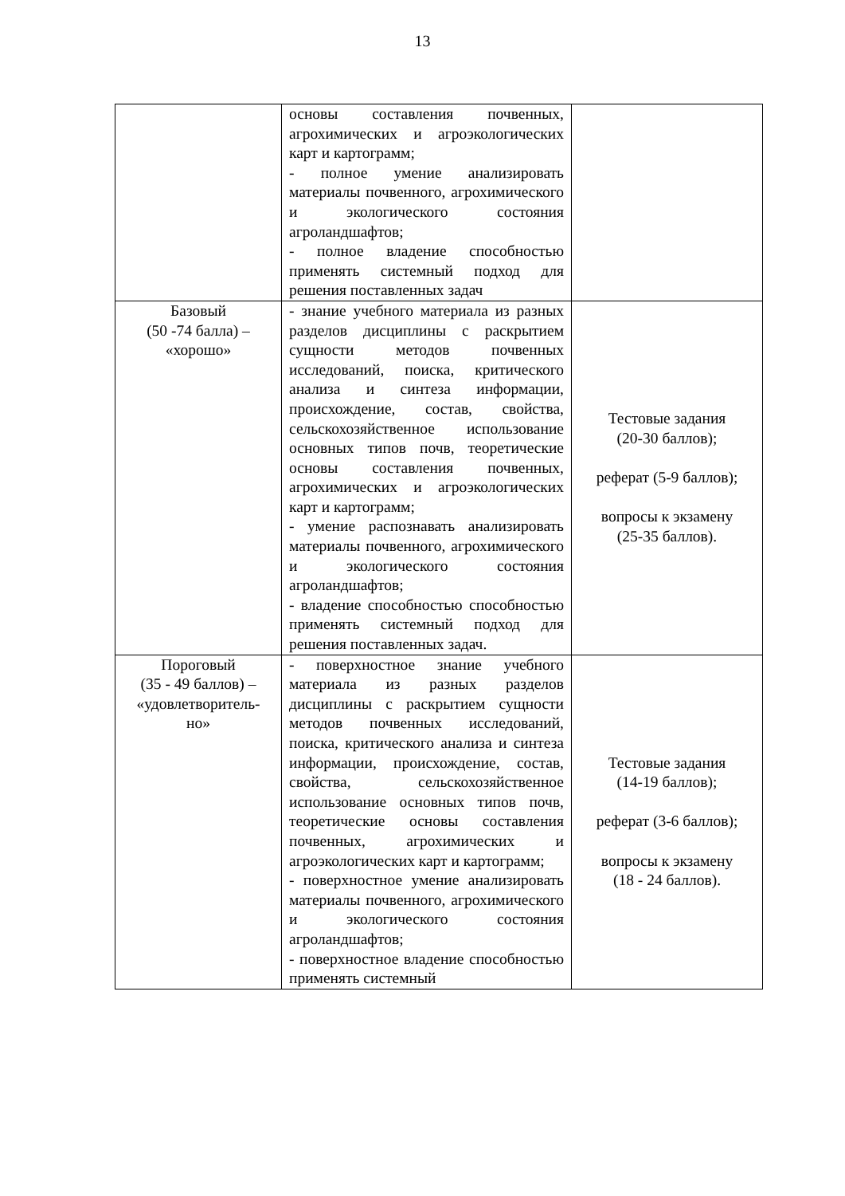13
| | основы составления почвенных, агрохимических и агроэкологических карт и картограмм; - полное умение анализировать материалы почвенного, агрохимического и экологического состояния агроландшафтов; - полное владение способностью применять системный подход для решения поставленных задач | |
| Базовый (50 -74 балла) – «хорошо» | - знание учебного материала из разных разделов дисциплины с раскрытием сущности методов почвенных исследований, поиска, критического анализа и синтеза информации, происхождение, состав, свойства, сельскохозяйственное использование основных типов почв, теоретические основы составления почвенных, агрохимических и агроэкологических карт и картограмм; - умение распознавать анализировать материалы почвенного, агрохимического и экологического состояния агроландшафтов; - владение способностью способностью применять системный подход для решения поставленных задач. | Тестовые задания (20-30 баллов); реферат (5-9 баллов); вопросы к экзамену (25-35 баллов). |
| Пороговый (35 - 49 баллов) – «удовлетворитель- но» | - поверхностное знание учебного материала из разных разделов дисциплины с раскрытием сущности методов почвенных исследований, поиска, критического анализа и синтеза информации, происхождение, состав, свойства, сельскохозяйственное использование основных типов почв, теоретические основы составления почвенных, агрохимических и агроэкологических карт и картограмм; - поверхностное умение анализировать материалы почвенного, агрохимического и экологического состояния агроландшафтов; - поверхностное владение способностью применять системный | Тестовые задания (14-19 баллов); реферат (3-6 баллов); вопросы к экзамену (18 - 24 баллов). |